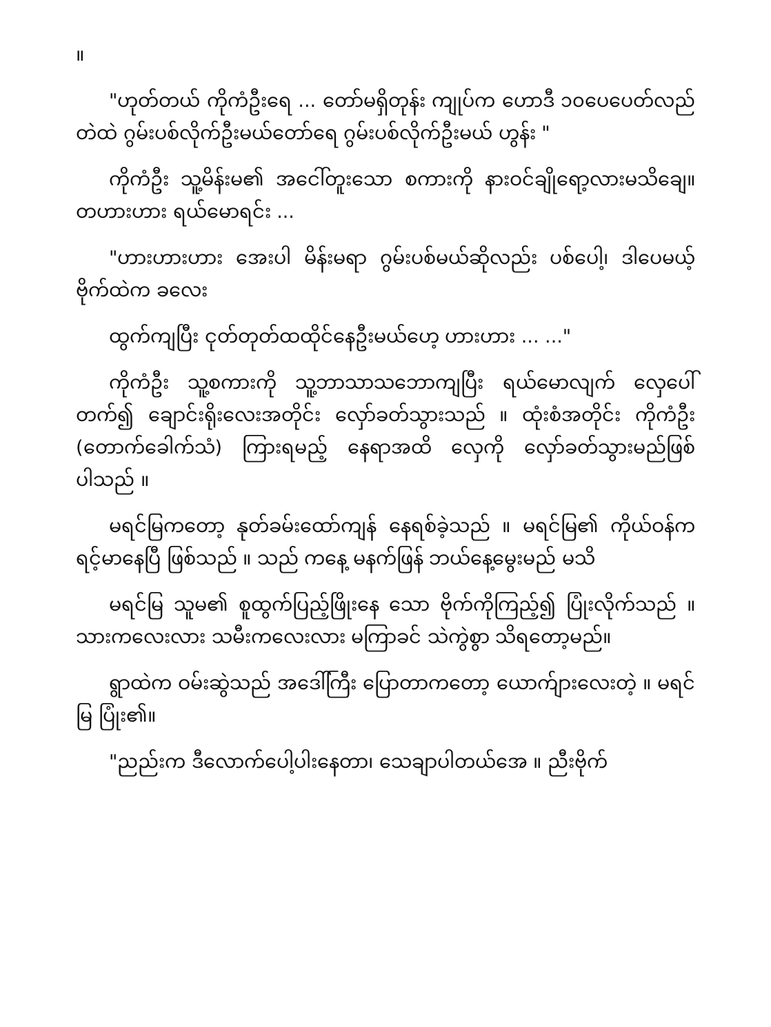။
"ဟုတ်တယ် ကိုကံဦးရေ ... တော်မရှိတုန်း ကျုပ်က ဟောဒီ ၁၀ပေပေတ်လည် တဲထဲ ဂွမ်းပစ်လိုက်ဦးမယ်တော်ရေ ဂွမ်းပစ်လိုက်ဦးမယ် ဟွန်း "
ကိုကံဦး သူ့မိန်းမ၏ အငေါ်တူးသော စကားကို နားဝင်ချိုရော့လားမသိချေ။ တဟားဟား ရယ်မောရင်း ...
"ဟားဟားဟား အေးပါ မိန်းမရာ ဂွမ်းပစ်မယ်ဆိုလည်း ပစ်ပေါ့၊ ဒါပေမယ့် ဗိုက်ထဲက ခလေး
ထွက်ကျပြီး ငုတ်တုတ်ထထိုင်နေဦးမယ်ဟေ့ ဟားဟား ... ..."
ကိုကံဦး သူ့စကားကို သူ့ဘာသာသဘောကျပြီး ရယ်မောလျက် လှေပေါ်တက်၍ ချောင်းရိုးလေးအတိုင်း လှော်ခတ်သွားသည် ။ ထုံးစံအတိုင်း ကိုကံဦး (တောက်ခေါက်သံ) ကြားရမည့် နေရာအထိ လှေကို လှော်ခတ်သွားမည်ဖြစ်ပါသည် ။
မရင်မြကတော့ နုတ်ခမ်းထော်ကျန် နေရစ်ခဲ့သည် ။ မရင်မြ၏ ကိုယ်ဝန်က ရင့်မာနေပြီ ဖြစ်သည် ။ သည် ကနေ့ မနက်ဖြန် ဘယ်နေ့မွေးမည် မသိ
မရင်မြ သူမ၏ စူထွက်ပြည့်ဖြိုးနေ သော ဗိုက်ကိုကြည့်၍ ပြုံးလိုက်သည် ။ သားကလေးလား သမီးကလေးလား မကြာခင် သဲကွဲစွာ သိရတော့မည်။
ရွာထဲက ဝမ်းဆွဲသည် အဒေါ်ကြီး ပြောတာကတော့ ယောက်ျားလေးတဲ့ ။ မရင်မြ ပြုံး၏။
"ညည်းက ဒီလောက်ပေါ့ပါးနေတာ၊ သေချာပါတယ်အေ ။ ညီးဗိုက်